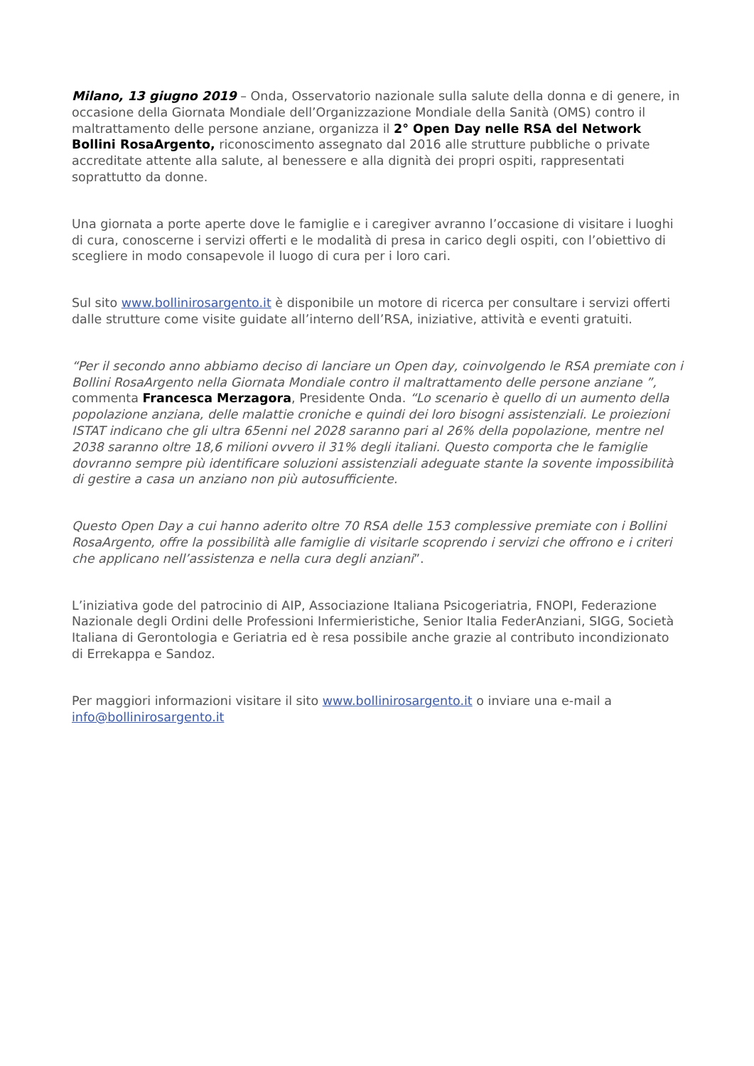Milano, 13 giugno 2019 – Onda, Osservatorio nazionale sulla salute della donna e di genere, in occasione della Giornata Mondiale dell’Organizzazione Mondiale della Sanità (OMS) contro il maltrattamento delle persone anziane, organizza il 2° Open Day nelle RSA del Network Bollini RosaArgento, riconoscimento assegnato dal 2016 alle strutture pubbliche o private accreditate attente alla salute, al benessere e alla dignità dei propri ospiti, rappresentati soprattutto da donne.
Una giornata a porte aperte dove le famiglie e i caregiver avranno l’occasione di visitare i luoghi di cura, conoscerne i servizi offerti e le modalità di presa in carico degli ospiti, con l’obiettivo di scegliere in modo consapevole il luogo di cura per i loro cari.
Sul sito www.bollinirosargento.it è disponibile un motore di ricerca per consultare i servizi offerti dalle strutture come visite guidate all’interno dell’RSA, iniziative, attività e eventi gratuiti.
“Per il secondo anno abbiamo deciso di lanciare un Open day, coinvolgendo le RSA premiate con i Bollini RosaArgento nella Giornata Mondiale contro il maltrattamento delle persone anziane ”, commenta Francesca Merzagora, Presidente Onda. “Lo scenario è quello di un aumento della popolazione anziana, delle malattie croniche e quindi dei loro bisogni assistenziali. Le proiezioni ISTAT indicano che gli ultra 65enni nel 2028 saranno pari al 26% della popolazione, mentre nel 2038 saranno oltre 18,6 milioni ovvero il 31% degli italiani. Questo comporta che le famiglie dovranno sempre più identificare soluzioni assistenziali adeguate stante la sovente impossibilità di gestire a casa un anziano non più autosufficiente.
Questo Open Day a cui hanno aderito oltre 70 RSA delle 153 complessive premiate con i Bollini RosaArgento, offre la possibilità alle famiglie di visitarle scoprendo i servizi che offrono e i criteri che applicano nell’assistenza e nella cura degli anziani”.
L’iniziativa gode del patrocinio di AIP, Associazione Italiana Psicogeriatria, FNOPI, Federazione Nazionale degli Ordini delle Professioni Infermieristiche, Senior Italia FederAnziani, SIGG, Società Italiana di Gerontologia e Geriatria ed è resa possibile anche grazie al contributo incondizionato di Errekappa e Sandoz.
Per maggiori informazioni visitare il sito www.bollinirosargento.it o inviare una e-mail a info@bollinirosargento.it